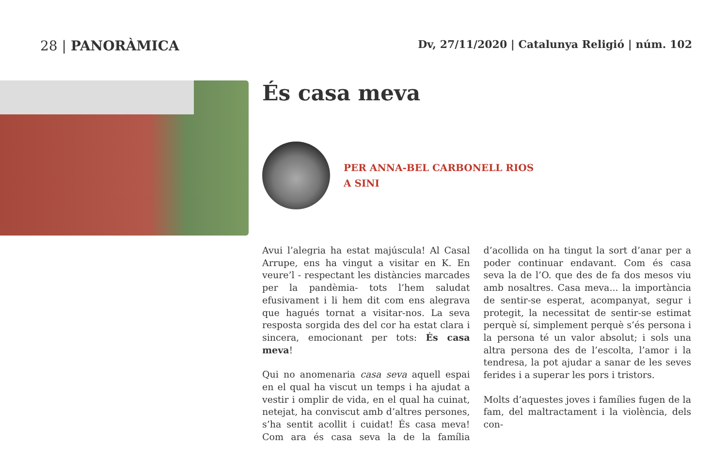28 | PANORÀMICA
Dv, 27/11/2020 | Catalunya Religió | núm. 102
És casa meva
PER ANNA-BEL CARBONELL RIOS
A SINI
Avui l’alegria ha estat majúscula! Al Casal Arrupe, ens ha vingut a visitar en K. En veure’l - respectant les distàncies marcades per la pandèmia- tots l’hem saludat efusivament i li hem dit com ens alegrava que hagués tornat a visitar-nos. La seva resposta sorgida des del cor ha estat clara i sincera, emocionant per tots: És casa meva!
Qui no anomenaria casa seva aquell espai en el qual ha viscut un temps i ha ajudat a vestir i omplir de vida, en el qual ha cuinat, netejat, ha conviscut amb d’altres persones, s’ha sentit acollit i cuidat! És casa meva! Com ara és casa seva la de la família d’acollida on ha tingut la sort d’anar per a poder continuar endavant. Com és casa seva la de l’O. que des de fa dos mesos viu amb nosaltres. Casa meva... la importància de sentir-se esperat, acompanyat, segur i protegit, la necessitat de sentir-se estimat perquè sí, simplement perquè s’és persona i la persona té un valor absolut; i sols una altra persona des de l’escolta, l’amor i la tendresa, la pot ajudar a sanar de les seves ferides i a superar les pors i tristors.
Molts d’aquestes joves i famílies fugen de la fam, del maltractament i la violència, dels con-